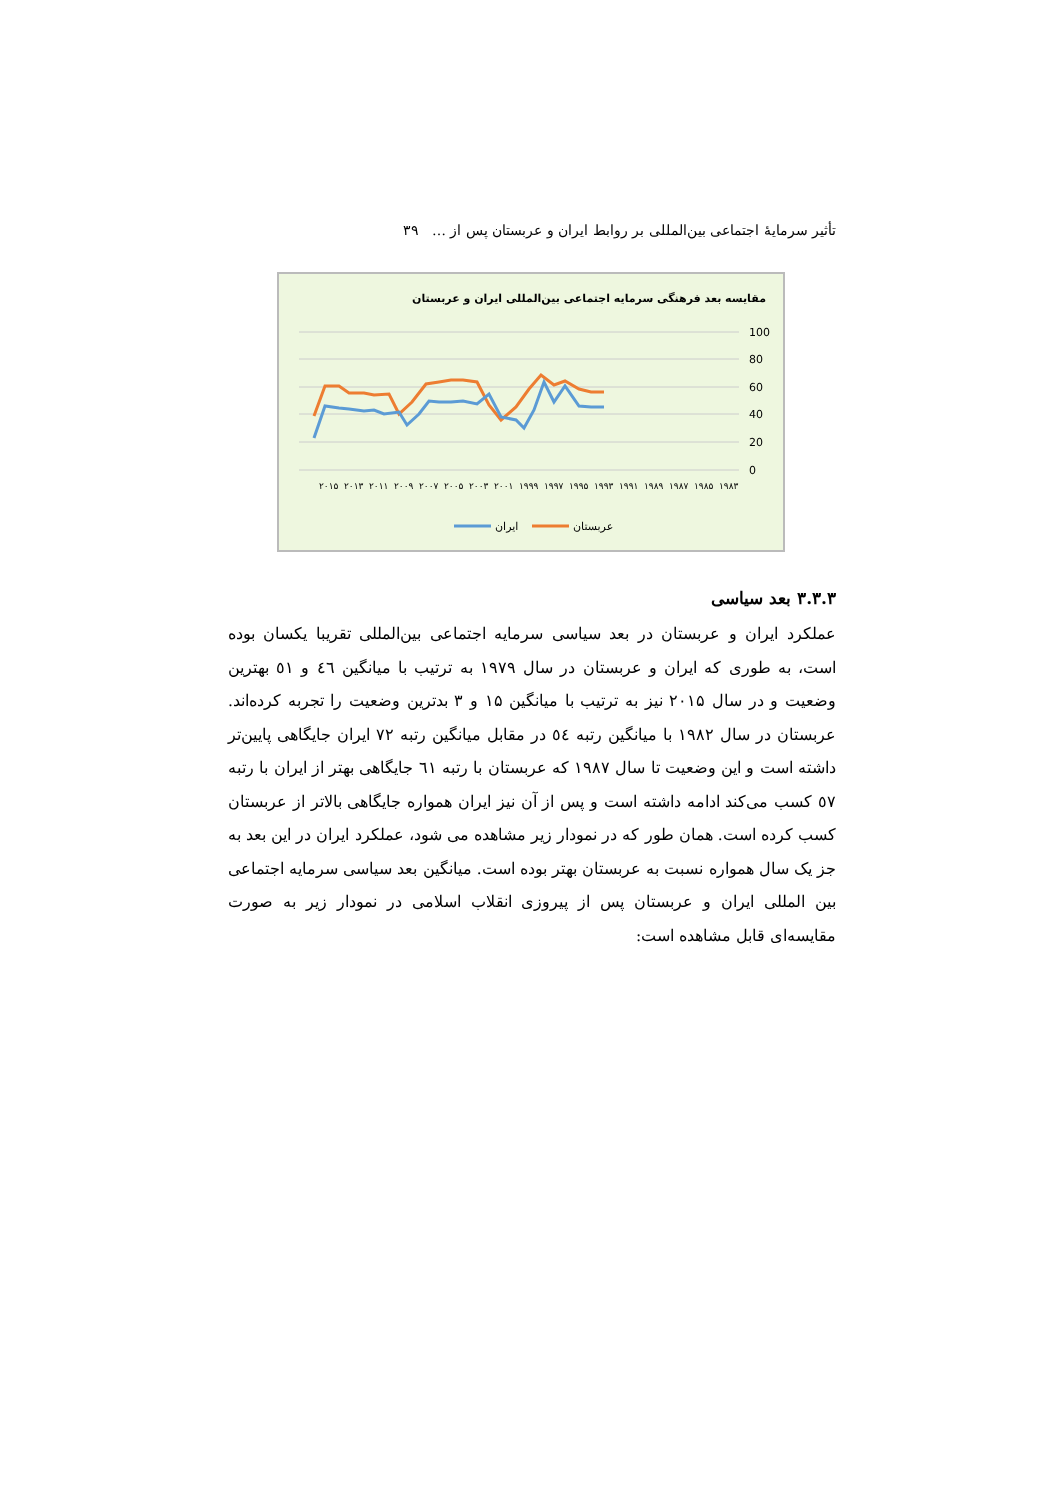تأثیر سرمایهٔ اجتماعی بین‌المللی بر روابط ایران و عربستان پس از … ۳۹
مقایسه بعد فرهنگی سرمایه اجتماعی بین‌المللی ایران و عربستان
100
80
60
40
20
0
۲۰۱۵
۲۰۱۳
۲۰۱۱
۲۰۰۹
۲۰۰۷
۲۰۰۵
۲۰۰۳
۲۰۰۱
۱۹۹۹
۱۹۹۷
۱۹۹۵
۱۹۹۳
۱۹۹۱
۱۹۸۹
۱۹۸۷
۱۹۸۵
۱۹۸۳
ایران
عربستان
۳.۳.۳ بعد سیاسی
عملکرد ایران و عربستان در بعد سیاسی سرمایه اجتماعی بین‌المللی تقریبا یکسان بوده است، به طوری که ایران و عربستان در سال ۱۹۷۹ به ترتیب با میانگین ٤٦ و ٥١ بهترین وضعیت و در سال ۲۰۱۵ نیز به ترتیب با میانگین ۱۵ و ۳ بدترین وضعیت را تجربه کرده‌اند. عربستان در سال ۱۹۸۲ با میانگین رتبه ٥٤ در مقابل میانگین رتبه ۷۲ ایران جایگاهی پایین‌تر داشته است و این وضعیت تا سال ۱۹۸۷ که عربستان با رتبه ٦١ جایگاهی بهتر از ایران با رتبه ٥۷ کسب می‌کند ادامه داشته است و پس از آن نیز ایران همواره جایگاهی بالاتر از عربستان کسب کرده است. همان طور که در نمودار زیر مشاهده می شود، عملکرد ایران در این بعد به جز یک سال همواره نسبت به عربستان بهتر بوده است. میانگین بعد سیاسی سرمایه اجتماعی بین المللی ایران و عربستان پس از پیروزی انقلاب اسلامی در نمودار زیر به صورت مقایسه‌ای قابل مشاهده است: